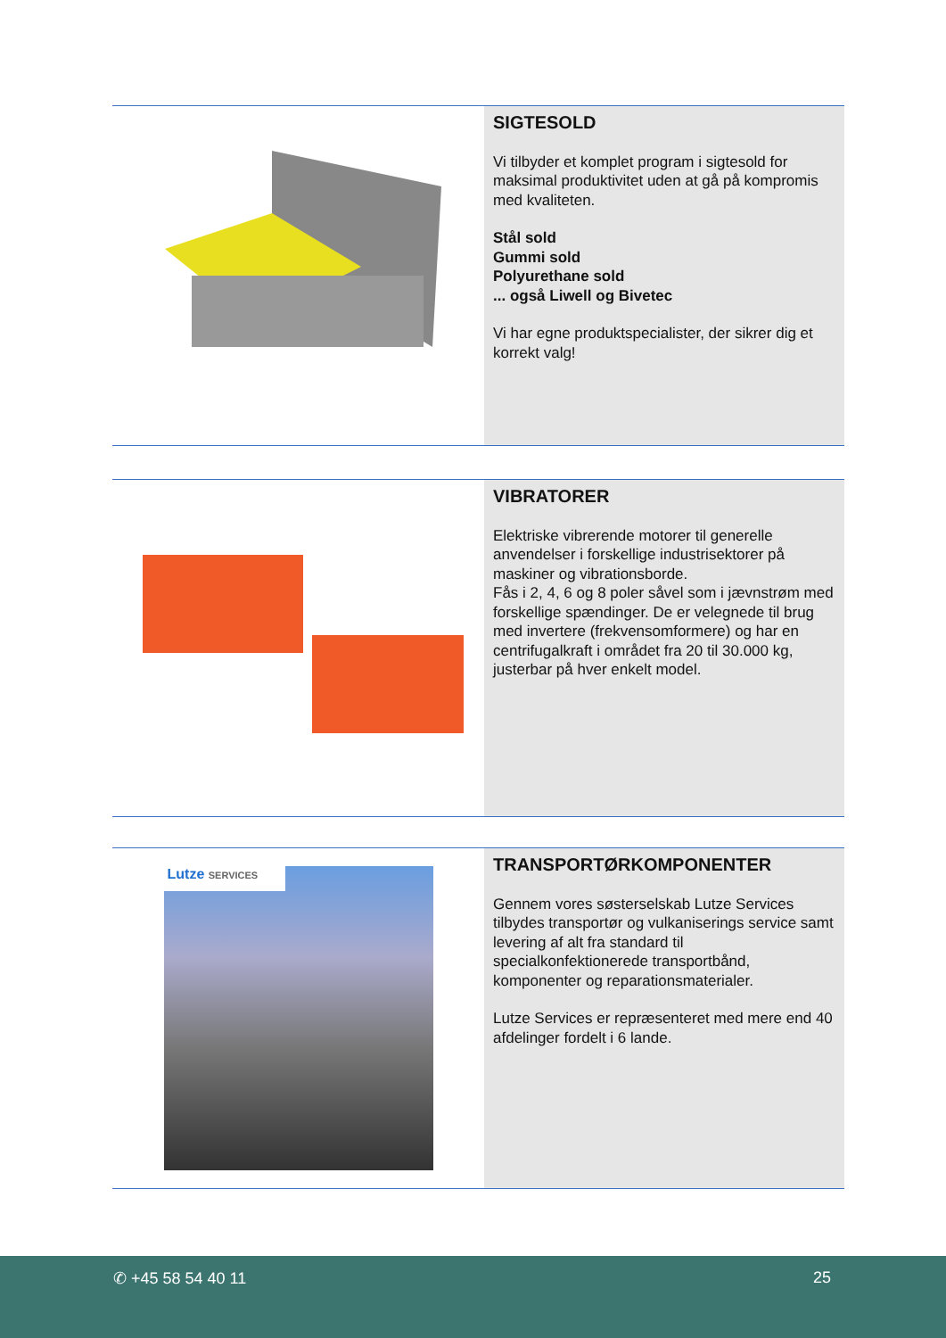SIGTESOLD
Vi tilbyder et komplet program i sigtesold for maksimal produktivitet uden at gå på kompromis med kvaliteten.
Stål sold
Gummi sold
Polyurethane sold
... også Liwell og Bivetec
Vi har egne produktspecialister, der sikrer dig et korrekt valg!
VIBRATORER
Elektriske vibrerende motorer til generelle anvendelser i forskellige industrisektorer på maskiner og vibrationsborde.
Fås i 2, 4, 6 og 8 poler såvel som i jævnstrøm med forskellige spændinger. De er velegnede til brug med invertere (frekvensomformere) og har en centrifugalkraft i området fra 20 til 30.000 kg, justerbar på hver enkelt model.
Lutze SERVICES
TRANSPORTØRKOMPONENTER
Gennem vores søsterselskab Lutze Services tilbydes transportør og vulkaniserings service samt levering af alt fra standard til specialkonfektionerede transportbånd, komponenter og reparationsmaterialer.
Lutze Services er repræsenteret med mere end 40 afdelinger fordelt i 6 lande.
✆ +45 58 54 40 11 25